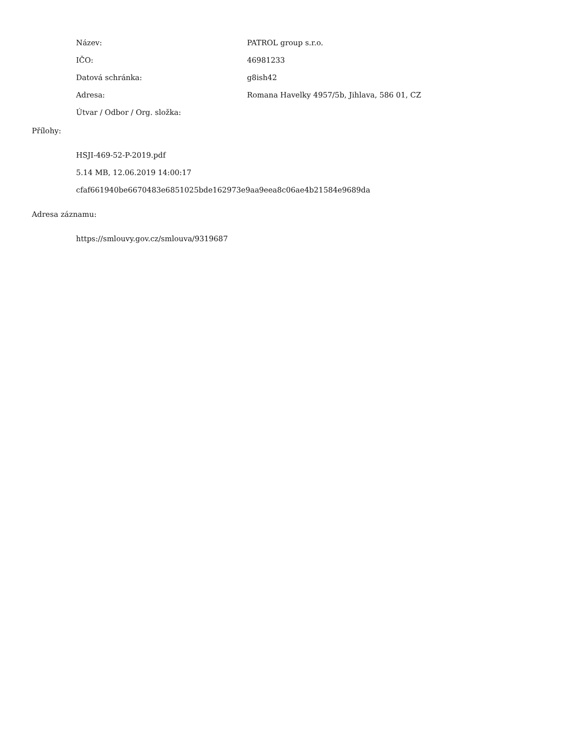Název: PATROL group s.r.o.
IČO: 46981233
Datová schránka: g8ish42
Adresa:
Romana Havelky 4957/5b, Jihlava, 586 01, CZ
Útvar / Odbor / Org. složka:
Přílohy:
HSJI-469-52-P-2019.pdf
5.14 MB, 12.06.2019 14:00:17
cfaf661940be6670483e6851025bde162973e9aa9eea8c06ae4b21584e9689da
Adresa záznamu:
https://smlouvy.gov.cz/smlouva/9319687